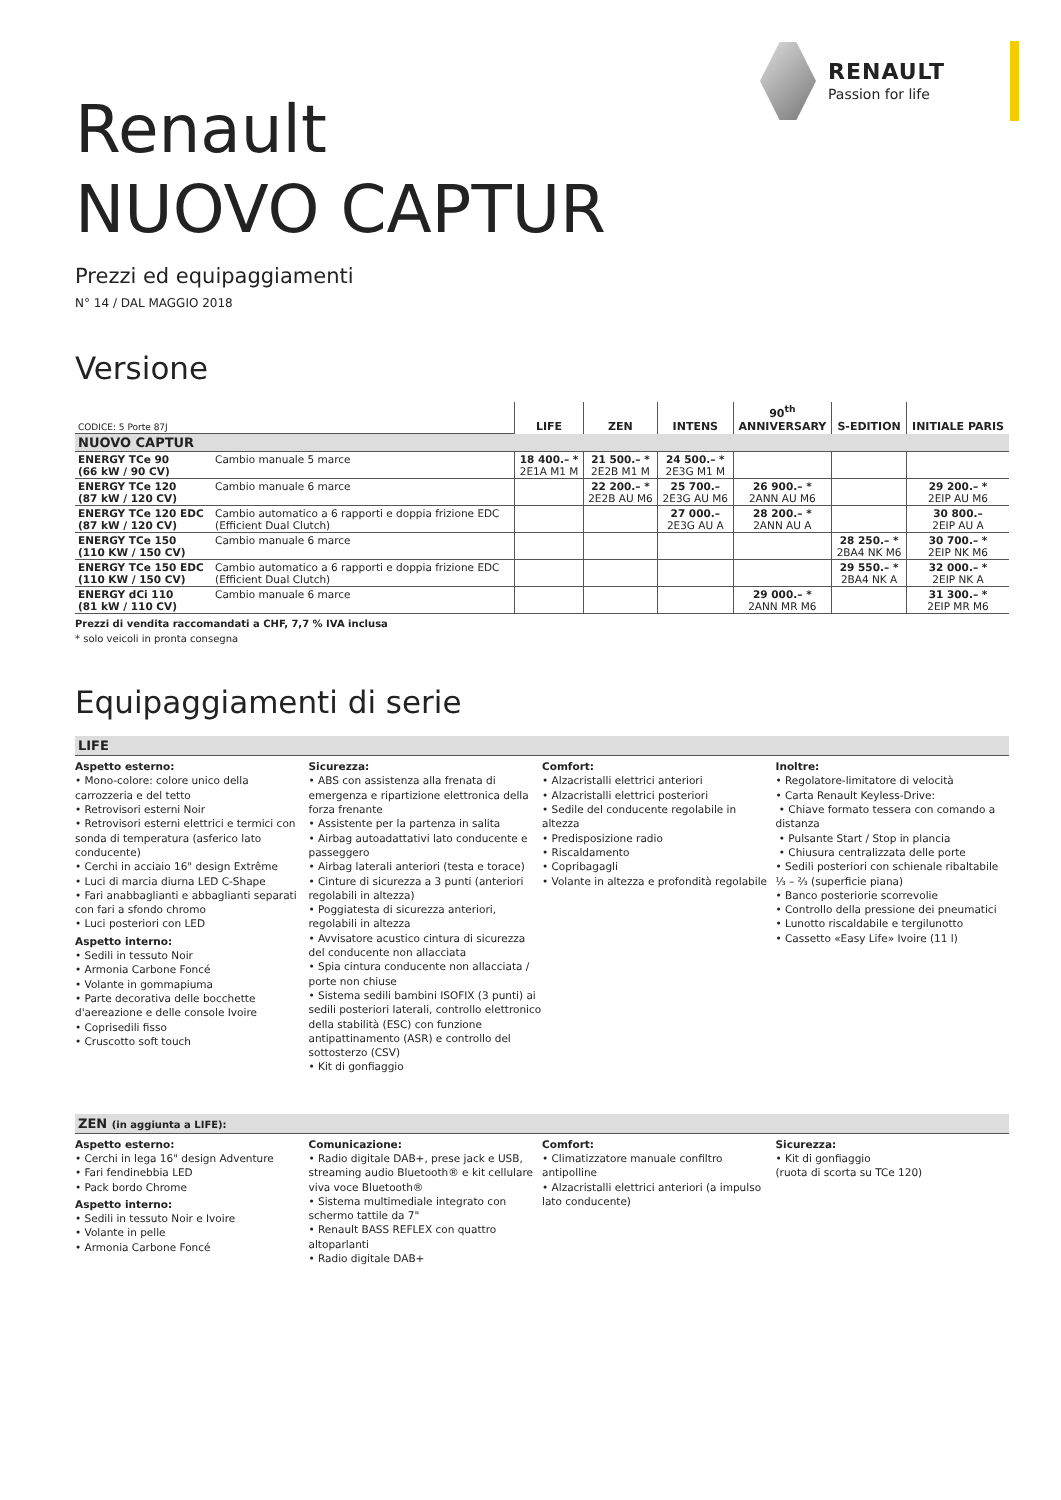RENAULT
Passion for life
Renault
NUOVO CAPTUR
Prezzi ed equipaggiamenti
N° 14 / DAL MAGGIO 2018
Versione
| CODICE: 5 Porte 87J | | LIFE | ZEN | INTENS | 90<sup>th</sup> ANNIVERSARY | S-EDITION | INITIALE PARIS |
| NUOVO CAPTUR | | | | | | | |
| ENERGY TCe 90 (66 kW / 90 CV) | Cambio manuale 5 marce | 18 400.– * 2E1A M1 M | 21 500.– * 2E2B M1 M | 24 500.– * 2E3G M1 M | | | |
| ENERGY TCe 120 (87 kW / 120 CV) | Cambio manuale 6 marce | | 22 200.– * 2E2B AU M6 | 25 700.– 2E3G AU M6 | 26 900.– * 2ANN AU M6 | | 29 200.– * 2EIP AU M6 |
| ENERGY TCe 120 EDC (87 kW / 120 CV) | Cambio automatico a 6 rapporti e doppia frizione EDC (Efficient Dual Clutch) | | | 27 000.– 2E3G AU A | 28 200.– * 2ANN AU A | | 30 800.– 2EIP AU A |
| ENERGY TCe 150 (110 KW / 150 CV) | Cambio manuale 6 marce | | | | | 28 250.– * 2BA4 NK M6 | 30 700.– * 2EIP NK M6 |
| ENERGY TCe 150 EDC (110 KW / 150 CV) | Cambio automatico a 6 rapporti e doppia frizione EDC (Efficient Dual Clutch) | | | | | 29 550.– * 2BA4 NK A | 32 000.– * 2EIP NK A |
| ENERGY dCi 110 (81 kW / 110 CV) | Cambio manuale 6 marce | | | | 29 000.– * 2ANN MR M6 | | 31 300.– * 2EIP MR M6 |
Prezzi di vendita raccomandati a CHF, 7,7 % IVA inclusa
* solo veicoli in pronta consegna
Equipaggiamenti di serie
LIFE
Aspetto esterno:
• Mono-colore: colore unico della carrozzeria e del tetto
• Retrovisori esterni Noir
• Retrovisori esterni elettrici e termici con sonda di temperatura (asferico lato conducente)
• Cerchi in acciaio 16" design Extrême
• Luci di marcia diurna LED C-Shape
• Fari anabbaglianti e abbaglianti separati con fari a sfondo chromo
• Luci posteriori con LED
Aspetto interno:
• Sedili in tessuto Noir
• Armonia Carbone Foncé
• Volante in gommapiuma
• Parte decorativa delle bocchette d'aereazione e delle console Ivoire
• Coprisedili fisso
• Cruscotto soft touch
Sicurezza:
• ABS con assistenza alla frenata di emergenza e ripartizione elettronica della forza frenante
• Assistente per la partenza in salita
• Airbag autoadattativi lato conducente e passeggero
• Airbag laterali anteriori (testa e torace)
• Cinture di sicurezza a 3 punti (anteriori regolabili in altezza)
• Poggiatesta di sicurezza anteriori, regolabili in altezza
• Avvisatore acustico cintura di sicurezza del conducente non allacciata
• Spia cintura conducente non allacciata / porte non chiuse
• Sistema sedili bambini ISOFIX (3 punti) ai sedili posteriori laterali, controllo elettronico della stabilità (ESC) con funzione antipattinamento (ASR) e controllo del sottosterzo (CSV)
• Kit di gonfiaggio
Comfort:
• Alzacristalli elettrici anteriori
• Alzacristalli elettrici posteriori
• Sedile del conducente regolabile in altezza
• Predisposizione radio
• Riscaldamento
• Copribagagli
• Volante in altezza e profondità regolabile
Inoltre:
• Regolatore-limitatore di velocità
• Carta Renault Keyless-Drive:
• Chiave formato tessera con comando a distanza
• Pulsante Start / Stop in plancia
• Chiusura centralizzata delle porte
• Sedili posteriori con schienale ribaltabile ⅓ – ⅔ (superficie piana)
• Banco posteriorie scorrevolie
• Controllo della pressione dei pneumatici
• Lunotto riscaldabile e tergilunotto
• Cassetto «Easy Life» Ivoire (11 l)
ZEN (in aggiunta a LIFE):
Aspetto esterno:
• Cerchi in lega 16" design Adventure
• Fari fendinebbia LED
• Pack bordo Chrome
Aspetto interno:
• Sedili in tessuto Noir e Ivoire
• Volante in pelle
• Armonia Carbone Foncé
Comunicazione:
• Radio digitale DAB+, prese jack e USB, streaming audio Bluetooth® e kit cellulare viva voce Bluetooth®
• Sistema multimediale integrato con schermo tattile da 7"
• Renault BASS REFLEX con quattro altoparlanti
• Radio digitale DAB+
Comfort:
• Climatizzatore manuale confiltro antipolline
• Alzacristalli elettrici anteriori (a impulso lato conducente)
Sicurezza:
• Kit di gonfiaggio
(ruota di scorta su TCe 120)